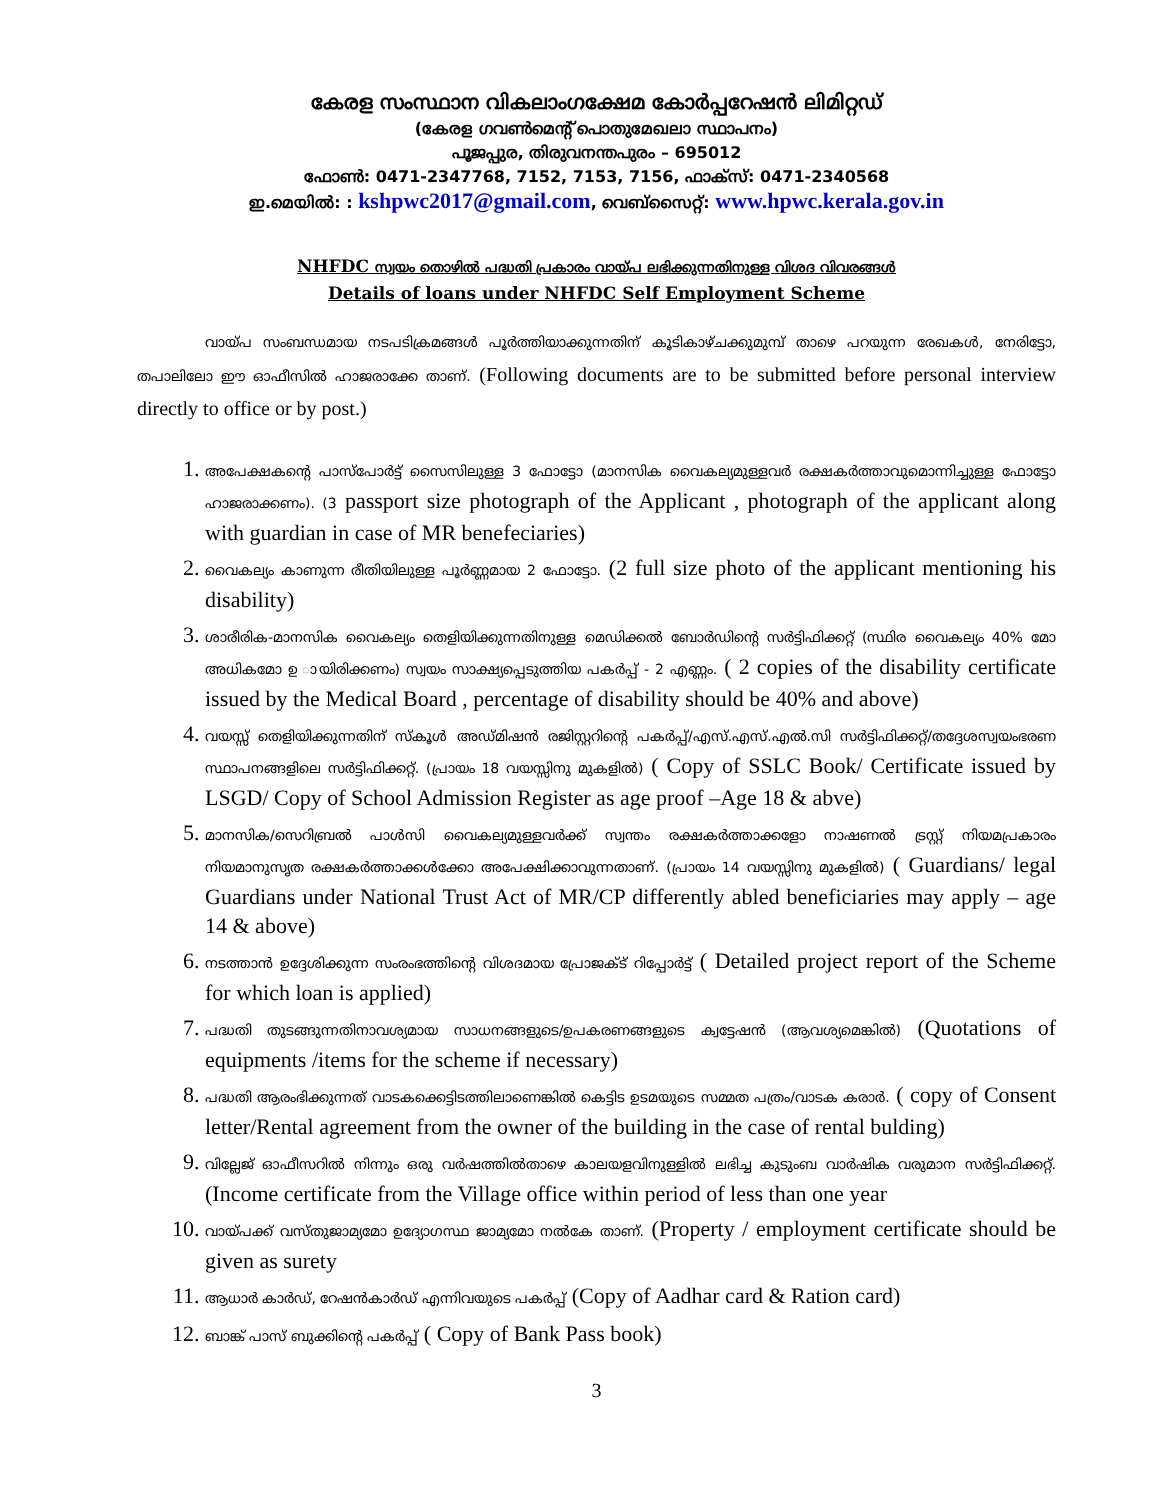കേരള സംസ്ഥാന വികലാംഗക്ഷേമ കോർപ്പറേഷൻ ലിമിറ്റഡ്
(കേരള ഗവൺമെന്റ് പൊതുമേഖലാ സ്ഥാപനം)
പൂജപ്പുര, തിരുവനന്തപുരം – 695012
ഫോൺ: 0471-2347768, 7152, 7153, 7156, ഫാക്സ്: 0471-2340568
ഇ.മെയിൽ: : kshpwc2017@gmail.com, വെബ്സൈറ്റ്: www.hpwc.kerala.gov.in
NHFDC സ്വയം തൊഴിൽ പദ്ധതി പ്രകാരം വായ്പ ലഭിക്കുന്നതിനുള്ള വിശദ വിവരങ്ങൾ
Details of loans under NHFDC Self Employment Scheme
വായ്പ സംബന്ധമായ നടപടിക്രമങ്ങൾ പൂർത്തിയാക്കുന്നതിന് കൂടികാഴ്ചക്കുമുമ്പ് താഴെ പറയുന്ന രേഖകൾ, നേരിട്ടോ, തപാലിലോ ഈ ഓഫീസിൽ ഹാജരാക്കേ താണ്. (Following documents are to be submitted before personal interview directly to office or by post.)
1. അപേക്ഷകന്റെ പാസ്പോർട്ട് സൈസിലുള്ള 3 ഫോട്ടോ (മാനസിക വൈകല്യമുള്ളവർ രക്ഷകർത്താവുമൊന്നിച്ചുള്ള ഫോട്ടോ ഹാജരാക്കണം). (3 passport size photograph of the Applicant , photograph of the applicant along with guardian in case of MR benefeciaries)
2. വൈകല്യം കാണുന്ന രീതിയിലുള്ള പൂർണ്ണമായ 2 ഫോട്ടോ. (2 full size photo of the applicant mentioning his disability)
3. ശാരീരിക-മാനസിക വൈകല്യം തെളിയിക്കുന്നതിനുള്ള മെഡിക്കൽ ബോർഡിന്റെ സർട്ടിഫിക്കറ്റ് (സ്ഥിര വൈകല്യം 40% മോ അധികമോ ഉ ായിരിക്കണം) സ്വയം സാക്ഷ്യപ്പെടുത്തിയ പകർപ്പ് - 2 എണ്ണം. ( 2 copies of the disability certificate issued by the Medical Board , percentage of disability should be 40% and above)
4. വയസ്സ് തെളിയിക്കുന്നതിന് സ്കൂൾ അഡ്മിഷൻ രജിസ്റ്ററിന്റെ പകർപ്പ്/എസ്.എസ്.എൽ.സി സർട്ടിഫിക്കറ്റ്/തദ്ദേശസ്വയംഭരണ സ്ഥാപനങ്ങളിലെ സർട്ടിഫിക്കറ്റ്. (പ്രായം 18 വയസ്സിനു മുകളിൽ) ( Copy of SSLC Book/ Certificate issued by LSGD/ Copy of School Admission Register as age proof –Age 18 & abve)
5. മാനസിക/സെറിബ്രൽ പാൾസി വൈകല്യമുള്ളവർക്ക് സ്വന്തം രക്ഷകർത്താക്കളോ നാഷണൽ ട്രസ്റ്റ് നിയമപ്രകാരം നിയമാനുസൃത രക്ഷകർത്താക്കൾക്കോ അപേക്ഷിക്കാവുന്നതാണ്. (പ്രായം 14 വയസ്സിനു മുകളിൽ) ( Guardians/ legal Guardians under National Trust Act of MR/CP differently abled beneficiaries may apply – age 14 & above)
6. നടത്താൻ ഉദ്ദേശിക്കുന്ന സംരംഭത്തിന്റെ വിശദമായ പ്രോജക്ട് റിപ്പോർട്ട് ( Detailed project report of the Scheme for which loan is applied)
7. പദ്ധതി തുടങ്ങുന്നതിനാവശ്യമായ സാധനങ്ങളുടെ/ഉപകരണങ്ങളുടെ ക്വട്ടേഷൻ (ആവശ്യമെങ്കിൽ) (Quotations of equipments /items for the scheme if necessary)
8. പദ്ധതി ആരംഭിക്കുന്നത് വാടകക്കെട്ടിടത്തിലാണെങ്കിൽ കെട്ടിട ഉടമയുടെ സമ്മത പത്രം/വാടക കരാർ. ( copy of Consent letter/Rental agreement from the owner of the building in the case of rental bulding)
9. വില്ലേജ് ഓഫീസറിൽ നിന്നും ഒരു വർഷത്തിൽതാഴെ കാലയളവിനുള്ളിൽ ലഭിച്ച കുടുംബ വാർഷിക വരുമാന സർട്ടിഫിക്കറ്റ്. (Income certificate from the Village office within period of less than one year
10. വായ്പക്ക് വസ്തുജാമ്യമോ ഉദ്യോഗസ്ഥ ജാമ്യമോ നൽകേ താണ്. (Property / employment certificate should be given as surety
11. ആധാർ കാർഡ്, റേഷൻകാർഡ് എന്നിവയുടെ പകർപ്പ് (Copy of Aadhar card & Ration card)
12. ബാങ്ക് പാസ് ബുക്കിന്റെ പകർപ്പ് ( Copy of Bank Pass book)
3